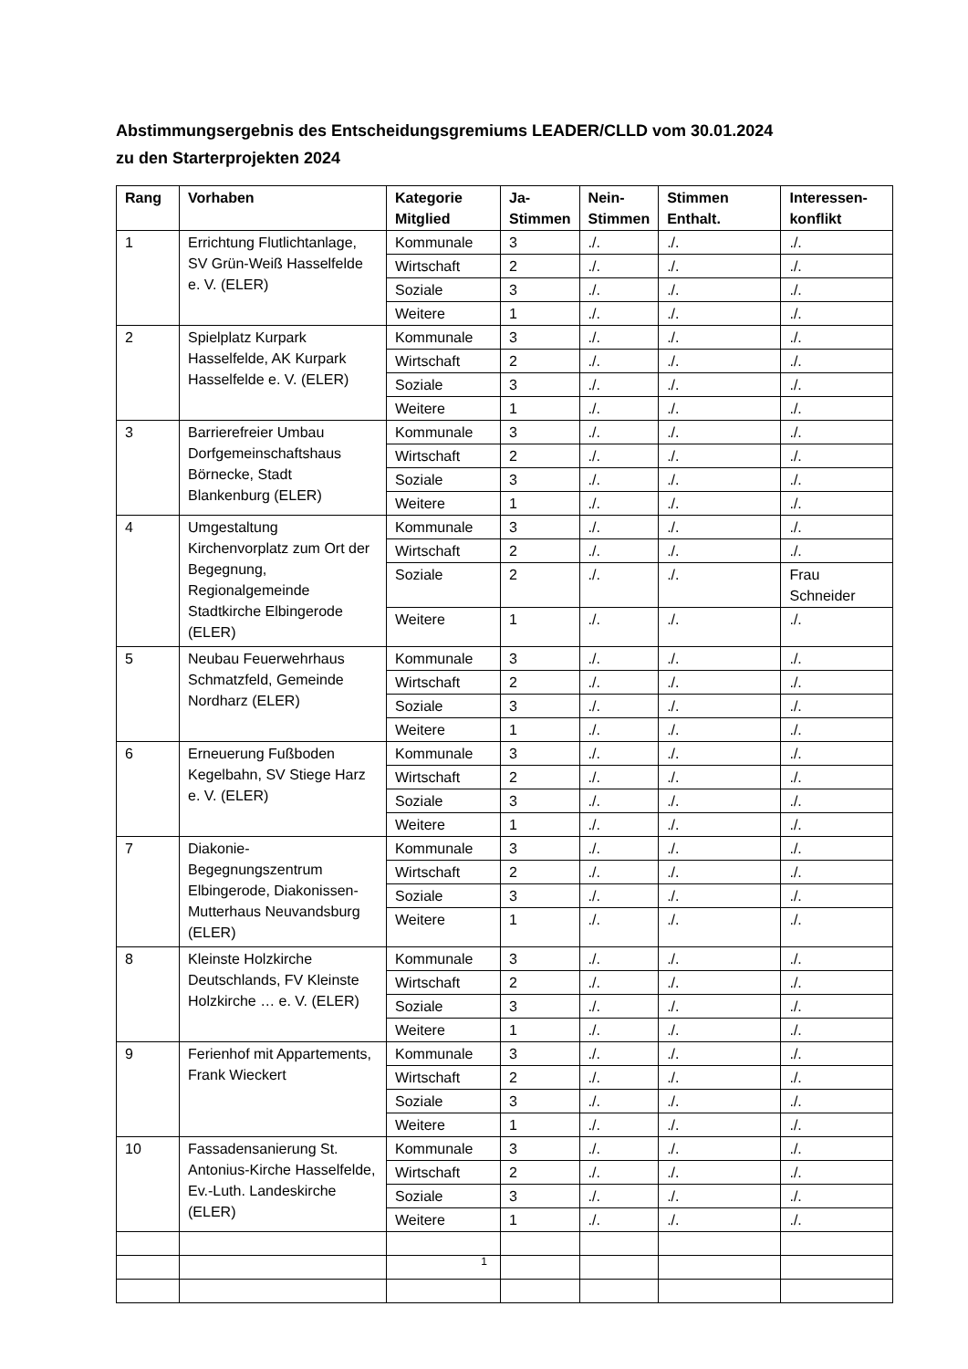Abstimmungsergebnis des Entscheidungsgremiums LEADER/CLLD vom 30.01.2024
zu den Starterprojekten 2024
| Rang | Vorhaben | Kategorie Mitglied | Ja- Stimmen | Nein- Stimmen | Stimmen Enthalt. | Interessen- konflikt |
| --- | --- | --- | --- | --- | --- | --- |
| 1 | Errichtung Flutlichtanlage, SV Grün-Weiß Hasselfelde e. V. (ELER) | Kommunale | 3 | ./. | ./. | ./. |
| | | Wirtschaft | 2 | ./. | ./. | ./. |
| | | Soziale | 3 | ./. | ./. | ./. |
| | | Weitere | 1 | ./. | ./. | ./. |
| 2 | Spielplatz Kurpark Hasselfelde, AK Kurpark Hasselfelde e. V. (ELER) | Kommunale | 3 | ./. | ./. | ./. |
| | | Wirtschaft | 2 | ./. | ./. | ./. |
| | | Soziale | 3 | ./. | ./. | ./. |
| | | Weitere | 1 | ./. | ./. | ./. |
| 3 | Barrierefreier Umbau Dorfgemeinschaftshaus Börnecke, Stadt Blankenburg (ELER) | Kommunale | 3 | ./. | ./. | ./. |
| | | Wirtschaft | 2 | ./. | ./. | ./. |
| | | Soziale | 3 | ./. | ./. | ./. |
| | | Weitere | 1 | ./. | ./. | ./. |
| 4 | Umgestaltung Kirchenvorplatz zum Ort der Begegnung, Regionalgemeinde Stadtkirche Elbingerode (ELER) | Kommunale | 3 | ./. | ./. | ./. |
| | | Wirtschaft | 2 | ./. | ./. | ./. |
| | | Soziale | 2 | ./. | ./. | Frau Schneider |
| | | Weitere | 1 | ./. | ./. | ./. |
| 5 | Neubau Feuerwehrhaus Schmatzfeld, Gemeinde Nordharz (ELER) | Kommunale | 3 | ./. | ./. | ./. |
| | | Wirtschaft | 2 | ./. | ./. | ./. |
| | | Soziale | 3 | ./. | ./. | ./. |
| | | Weitere | 1 | ./. | ./. | ./. |
| 6 | Erneuerung Fußboden Kegelbahn, SV Stiege Harz e. V. (ELER) | Kommunale | 3 | ./. | ./. | ./. |
| | | Wirtschaft | 2 | ./. | ./. | ./. |
| | | Soziale | 3 | ./. | ./. | ./. |
| | | Weitere | 1 | ./. | ./. | ./. |
| 7 | Diakonie-Begegnungszentrum Elbingerode, Diakonissen-Mutterhaus Neuvandsburg (ELER) | Kommunale | 3 | ./. | ./. | ./. |
| | | Wirtschaft | 2 | ./. | ./. | ./. |
| | | Soziale | 3 | ./. | ./. | ./. |
| | | Weitere | 1 | ./. | ./. | ./. |
| 8 | Kleinste Holzkirche Deutschlands, FV Kleinste Holzkirche … e. V. (ELER) | Kommunale | 3 | ./. | ./. | ./. |
| | | Wirtschaft | 2 | ./. | ./. | ./. |
| | | Soziale | 3 | ./. | ./. | ./. |
| | | Weitere | 1 | ./. | ./. | ./. |
| 9 | Ferienhof mit Appartements, Frank Wieckert | Kommunale | 3 | ./. | ./. | ./. |
| | | Wirtschaft | 2 | ./. | ./. | ./. |
| | | Soziale | 3 | ./. | ./. | ./. |
| | | Weitere | 1 | ./. | ./. | ./. |
| 10 | Fassadensanierung St. Antonius-Kirche Hasselfelde, Ev.-Luth. Landeskirche (ELER) | Kommunale | 3 | ./. | ./. | ./. |
| | | Wirtschaft | 2 | ./. | ./. | ./. |
| | | Soziale | 3 | ./. | ./. | ./. |
| | | Weitere | 1 | ./. | ./. | ./. |
1